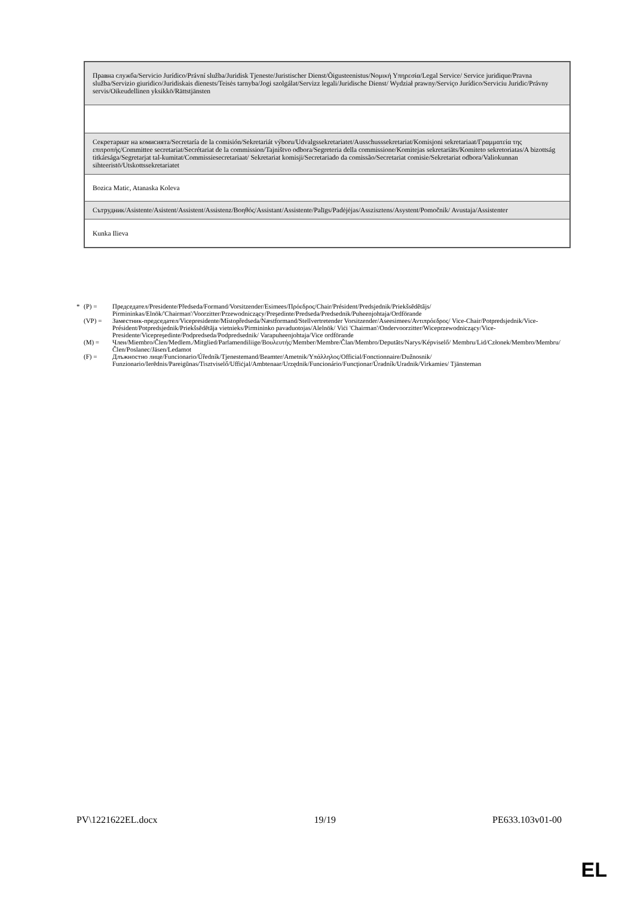| Правна служба/Servicio Jurídico/Právní služba/Juridisk Tjeneste/Juristischer Dienst/Õigusteenistus/Νομική Υπηρεσία/Legal Service/ Service juridique/Pravna služba/Servizio giuridico/Juridiskais dienests/Teisės tarnyba/Jogi szolgálat/Servizz legali/Juridische Dienst/ Wydział prawny/Serviço Jurídico/Serviciu Juridic/Právny servis/Oikeudellinen yksikkö/Rättstjänsten |
| Секретариат на комисията/Secretaría de la comisión/Sekretariát výboru/Udvalgssekretariatet/Ausschusssekretariat/Komisjoni sekretariaat/Γραμματεία της επιτροπής/Committee secretariat/Secrétariat de la commission/Tajništvo odbora/Segreteria della commissione/Komitejas sekretariāts/Komiteto sekretoriatas/A bizottság titkársága/Segretarjat tal-kumitat/Commissiesecretariaat/ Sekretariat komisji/Secretariado da comissão/Secretariat comisie/Sekretariat odbora/Valiokunnan sihteeristö/Utskottssekretariatet |
| Bozica Matic, Atanaska Koleva |
| Сътрудник/Asistente/Asistent/Assistent/Assistenz/Βοηθός/Assistant/Assistente/Palīgs/Padėjėjas/Asszisztens/Asystent/Pomočnik/ Avustaja/Assistenter |
| Kunka Ilieva |
* (P) = Председател/Presidente/Předseda/Formand/Vorsitzender/Esimees/Πρόεδρος/Chair/Président/Predsjednik/Priekšsēdētājs/ Pirmininkas/Elnök/'Chairman'/Voorzitter/Przewodniczący/Preşedinte/Predseda/Predsednik/Puheenjohtaja/Ordförande
(VP) = Заместник-председател/Vicepresidente/Místopředseda/Næstformand/Stellvertretender Vorsitzender/Aseesimees/Αντιπρόεδρος/ Vice-Chair/Potpredsjednik/Vice-Président/Potpredsjednik/Priekšsēdētāja vietnieks/Pirmininko pavaduotojas/Alelnök/ Viċi 'Chairman'/Ondervoorzitter/Wiceprzewodniczący/Vice-Presidente/Vicepreşedinte/Podpredseda/Podpredsednik/ Varapuheenjohtaja/Vice ordförande
(M) = Член/Miembro/Člen/Medlem./Mitglied/Parlamendiliige/Βουλευτής/Member/Membre/Član/Membro/Deputāts/Narys/Képviselő/ Membru/Lid/Członek/Membro/Membru/Člen/Poslanec/Jäsen/Ledamot
(F) = Длъжностно лице/Funcionario/Úředník/Tjenestemand/Beamter/Ametnik/Υπάλληλος/Official/Fonctionnaire/Dužnosnik/ Funzionario/Ierēdnis/Pareigūnas/Tisztviselő/Uffiċjal/Ambtenaar/Urzędnik/Funcionário/Funcţionar/Úradník/Uradnik/Virkamies/ Tjänsteman
PV\1221622EL.docx 19/19 PE633.103v01-00
EL